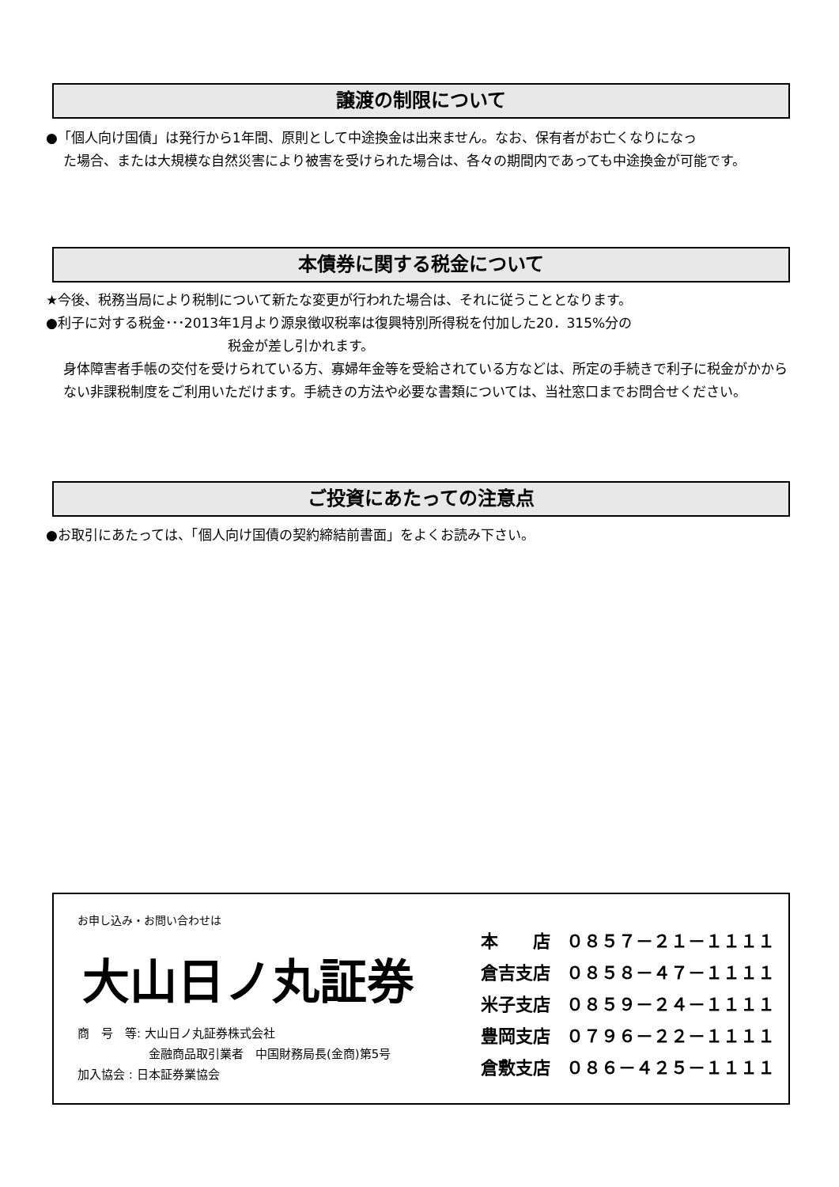譲渡の制限について
●「個人向け国債」は発行から1年間、原則として中途換金は出来ません。なお、保有者がお亡くなりになっ
た場合、または大規模な自然災害により被害を受けられた場合は、各々の期間内であっても中途換金が可能です。
本債券に関する税金について
★今後、税務当局により税制について新たな変更が行われた場合は、それに従うこととなります。
●利子に対する税金･･･2013年1月より源泉徴収税率は復興特別所得税を付加した20．315%分の
税金が差し引かれます。
身体障害者手帳の交付を受けられている方、寡婦年金等を受給されている方などは、所定の手続きで利子に税金がかからない非課税制度をご利用いただけます。手続きの方法や必要な書類については、当社窓口までお問合せください。
ご投資にあたっての注意点
●お取引にあたっては、「個人向け国債の契約締結前書面」をよくお読み下さい。
お申し込み・お問い合わせは
大山日ノ丸証券
商　号　等: 大山日ノ丸証券株式会社
　　　　　　金融商品取引業者　中国財務局長(金商)第5号
加入協会 : 日本証券業協会
本　　店 ０８５７－２１－１１１１
倉吉支店 ０８５８－４７－１１１１
米子支店 ０８５９－２４－１１１１
豊岡支店 ０７９６－２２－１１１１
倉敷支店 ０８６－４２５－１１１１